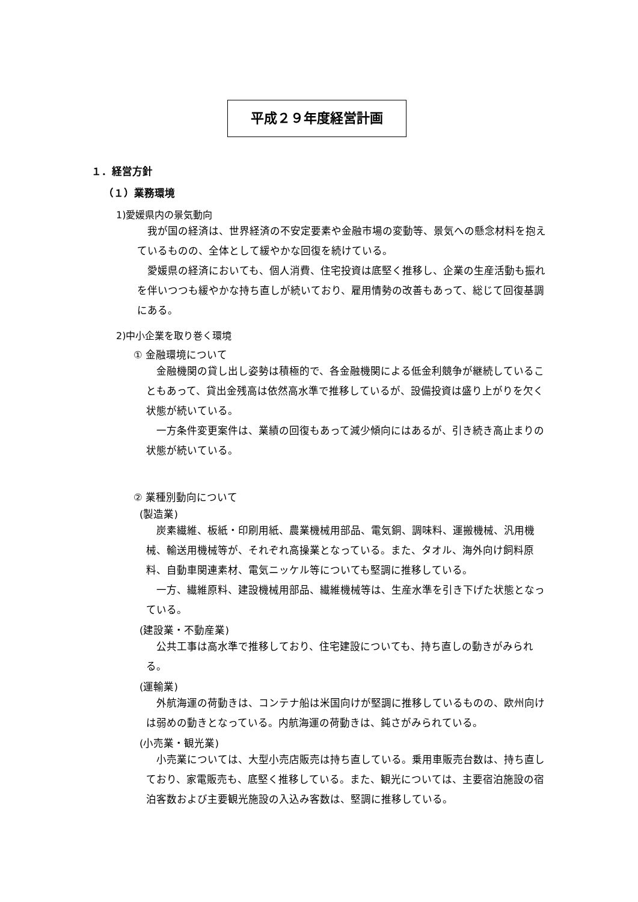平成２９年度経営計画
１．経営方針
（１）業務環境
1)愛媛県内の景気動向
我が国の経済は、世界経済の不安定要素や金融市場の変動等、景気への懸念材料を抱えているものの、全体として緩やかな回復を続けている。
愛媛県の経済においても、個人消費、住宅投資は底堅く推移し、企業の生産活動も振れを伴いつつも緩やかな持ち直しが続いており、雇用情勢の改善もあって、総じて回復基調にある。
2)中小企業を取り巻く環境
① 金融環境について
金融機関の貸し出し姿勢は積極的で、各金融機関による低金利競争が継続していることもあって、貸出金残高は依然高水準で推移しているが、設備投資は盛り上がりを欠く状態が続いている。
一方条件変更案件は、業績の回復もあって減少傾向にはあるが、引き続き高止まりの状態が続いている。
② 業種別動向について
(製造業)
炭素繊維、板紙・印刷用紙、農業機械用部品、電気銅、調味料、運搬機械、汎用機械、輸送用機械等が、それぞれ高操業となっている。また、タオル、海外向け飼料原料、自動車関連素材、電気ニッケル等についても堅調に推移している。
一方、繊維原料、建設機械用部品、繊維機械等は、生産水準を引き下げた状態となっている。
(建設業・不動産業)
公共工事は高水準で推移しており、住宅建設についても、持ち直しの動きがみられる。
(運輸業)
外航海運の荷動きは、コンテナ船は米国向けが堅調に推移しているものの、欧州向けは弱めの動きとなっている。内航海運の荷動きは、鈍さがみられている。
(小売業・観光業)
小売業については、大型小売店販売は持ち直している。乗用車販売台数は、持ち直しており、家電販売も、底堅く推移している。また、観光については、主要宿泊施設の宿泊客数および主要観光施設の入込み客数は、堅調に推移している。